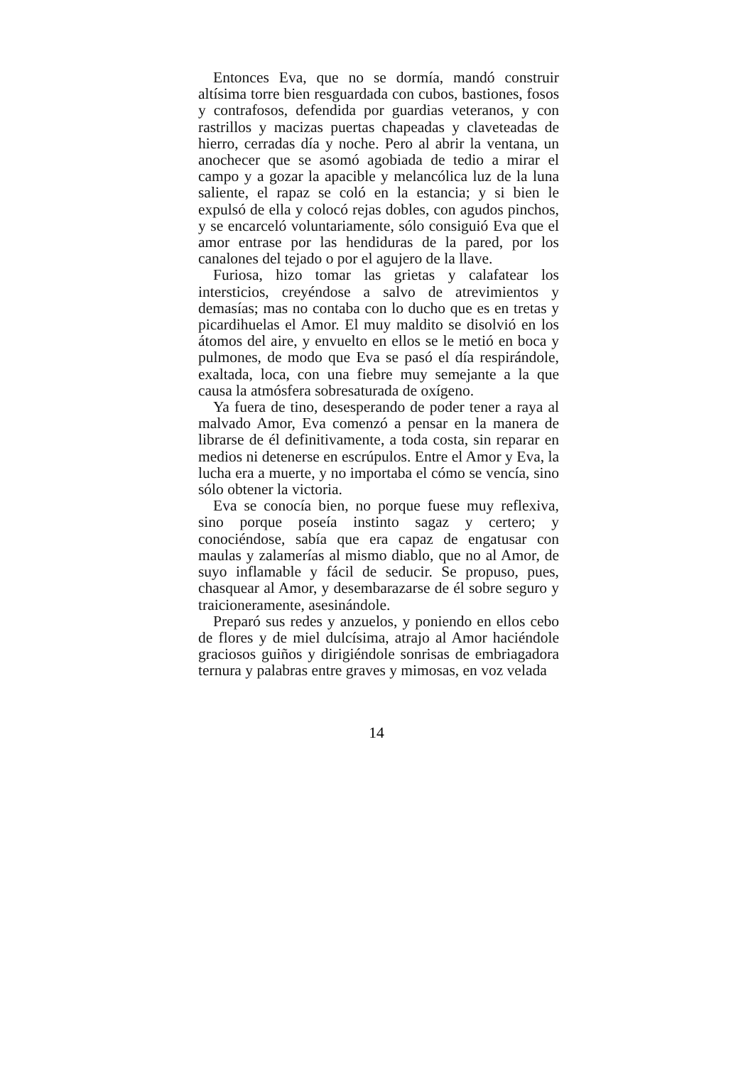Entonces Eva, que no se dormía, mandó construir altísima torre bien resguardada con cubos, bastiones, fosos y contrafosos, defendida por guardias veteranos, y con rastrillos y macizas puertas chapeadas y claveteadas de hierro, cerradas día y noche. Pero al abrir la ventana, un anochecer que se asomó agobiada de tedio a mirar el campo y a gozar la apacible y melancólica luz de la luna saliente, el rapaz se coló en la estancia; y si bien le expulsó de ella y colocó rejas dobles, con agudos pinchos, y se encarceló voluntariamente, sólo consiguió Eva que el amor entrase por las hendiduras de la pared, por los canalones del tejado o por el agujero de la llave.
Furiosa, hizo tomar las grietas y calafatear los intersticios, creyéndose a salvo de atrevimientos y demasías; mas no contaba con lo ducho que es en tretas y picardihuelas el Amor. El muy maldito se disolvió en los átomos del aire, y envuelto en ellos se le metió en boca y pulmones, de modo que Eva se pasó el día respirándole, exaltada, loca, con una fiebre muy semejante a la que causa la atmósfera sobresaturada de oxígeno.
Ya fuera de tino, desesperando de poder tener a raya al malvado Amor, Eva comenzó a pensar en la manera de librarse de él definitivamente, a toda costa, sin reparar en medios ni detenerse en escrúpulos. Entre el Amor y Eva, la lucha era a muerte, y no importaba el cómo se vencía, sino sólo obtener la victoria.
Eva se conocía bien, no porque fuese muy reflexiva, sino porque poseía instinto sagaz y certero; y conociéndose, sabía que era capaz de engatusar con maulas y zalamerías al mismo diablo, que no al Amor, de suyo inflamable y fácil de seducir. Se propuso, pues, chasquear al Amor, y desembarazarse de él sobre seguro y traicioneramente, asesinándole.
Preparó sus redes y anzuelos, y poniendo en ellos cebo de flores y de miel dulcísima, atrajo al Amor haciéndole graciosos guiños y dirigiéndole sonrisas de embriagadora ternura y palabras entre graves y mimosas, en voz velada
14